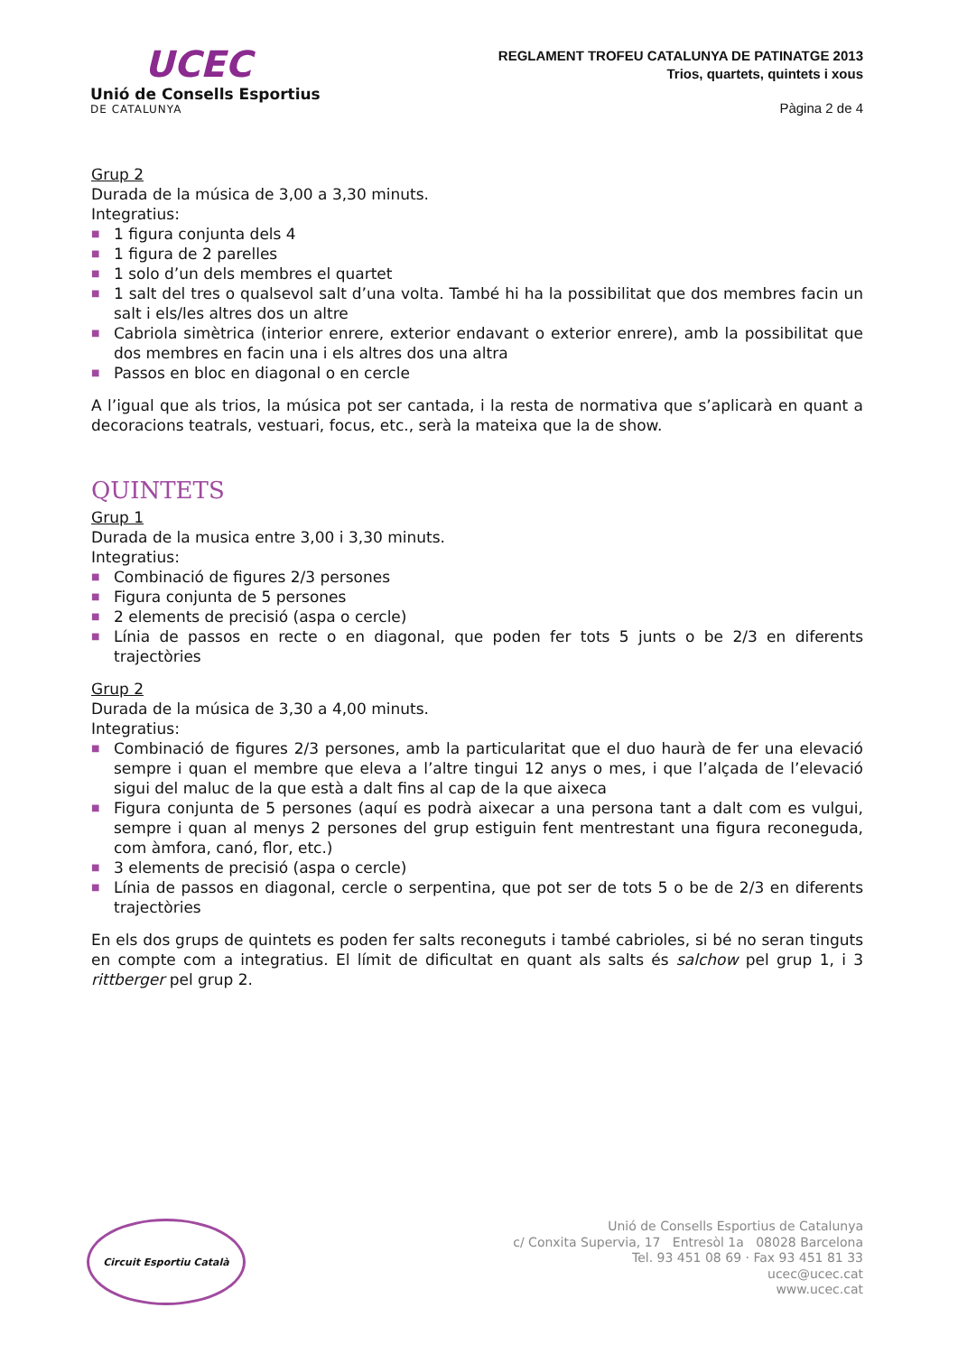UCEC
Unió de Consells Esportius
DE CATALUNYA
REGLAMENT TROFEU CATALUNYA DE PATINATGE 2013
Trios, quartets, quintets i xous
Pàgina 2 de 4
Grup 2
Durada de la música de 3,00 a 3,30 minuts.
Integratius:
■ 1 figura conjunta dels 4
■ 1 figura de 2 parelles
■ 1 solo d’un dels membres el quartet
■ 1 salt del tres o qualsevol salt d’una volta. També hi ha la possibilitat que dos membres facin un salt i els/les altres dos un altre
■ Cabriola simètrica (interior enrere, exterior endavant o exterior enrere), amb la possibilitat que dos membres en facin una i els altres dos una altra
■ Passos en bloc en diagonal o en cercle
A l’igual que als trios, la música pot ser cantada, i la resta de normativa que s’aplicarà en quant a decoracions teatrals, vestuari, focus, etc., serà la mateixa que la de show.
QUINTETS
Grup 1
Durada de la musica entre 3,00 i 3,30 minuts.
Integratius:
■ Combinació de figures 2/3 persones
■ Figura conjunta de 5 persones
■ 2 elements de precisió (aspa o cercle)
■ Línia de passos en recte o en diagonal, que poden fer tots 5 junts o be 2/3 en diferents trajectòries
Grup 2
Durada de la música de 3,30 a 4,00 minuts.
Integratius:
■ Combinació de figures 2/3 persones, amb la particularitat que el duo haurà de fer una elevació sempre i quan el membre que eleva a l’altre tingui 12 anys o mes, i que l’alçada de l’elevació sigui del maluc de la que està a dalt fins al cap de la que aixeca
■ Figura conjunta de 5 persones (aquí es podrà aixecar a una persona tant a dalt com es vulgui, sempre i quan al menys 2 persones del grup estiguin fent mentrestant una figura reconeguda, com àmfora, canó, flor, etc.)
■ 3 elements de precisió (aspa o cercle)
■ Línia de passos en diagonal, cercle o serpentina, que pot ser de tots 5 o be de 2/3 en diferents trajectòries
En els dos grups de quintets es poden fer salts reconeguts i també cabrioles, si bé no seran tinguts en compte com a integratius. El límit de dificultat en quant als salts és salchow pel grup 1, i 3 rittberger pel grup 2.
Circuit Esportiu Català
Unió de Consells Esportius de Catalunya
c/ Conxita Supervia, 17 Entresòl 1a 08028 Barcelona
Tel. 93 451 08 69 · Fax 93 451 81 33
ucec@ucec.cat
www.ucec.cat